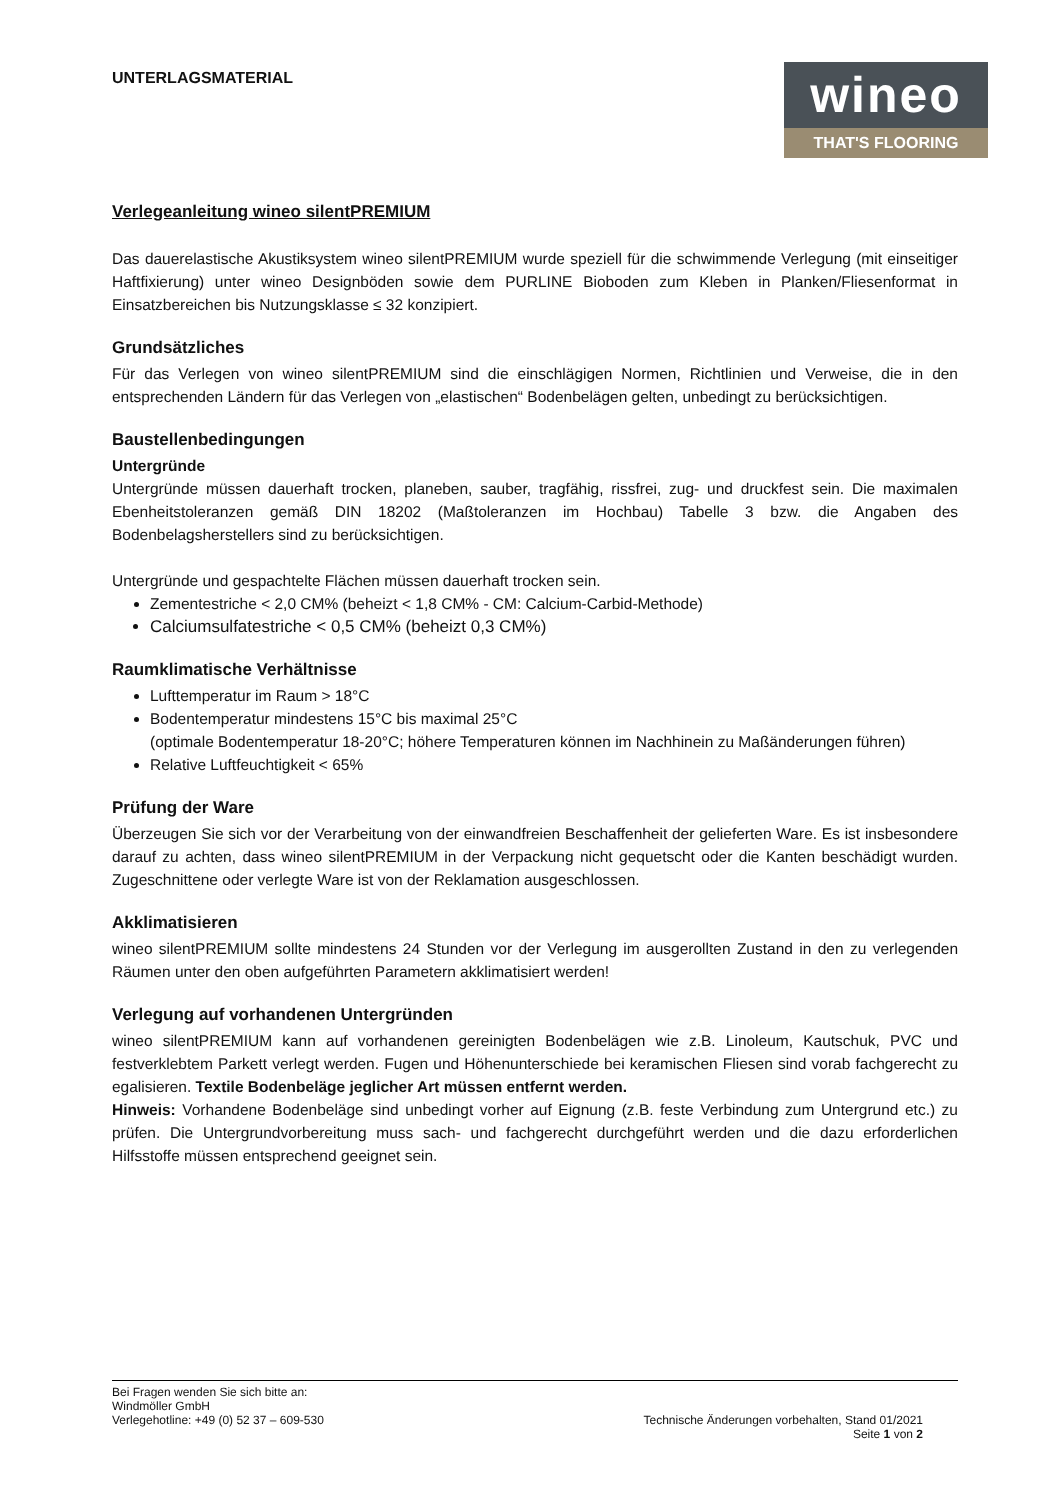UNTERLAGSMATERIAL
wineo
THAT'S FLOORING
Verlegeanleitung wineo silentPREMIUM
Das dauerelastische Akustiksystem wineo silentPREMIUM wurde speziell für die schwimmende Verlegung (mit einseitiger Haftfixierung) unter wineo Designböden sowie dem PURLINE Bioboden zum Kleben in Planken/Fliesenformat in Einsatzbereichen bis Nutzungsklasse ≤ 32 konzipiert.
Grundsätzliches
Für das Verlegen von wineo silentPREMIUM sind die einschlägigen Normen, Richtlinien und Verweise, die in den entsprechenden Ländern für das Verlegen von „elastischen“ Bodenbelägen gelten, unbedingt zu berücksichtigen.
Baustellenbedingungen
Untergründe
Untergründe müssen dauerhaft trocken, planeben, sauber, tragfähig, rissfrei, zug- und druckfest sein. Die maximalen Ebenheitstoleranzen gemäß DIN 18202 (Maßtoleranzen im Hochbau) Tabelle 3 bzw. die Angaben des Bodenbelagsherstellers sind zu berücksichtigen.
Untergründe und gespachtelte Flächen müssen dauerhaft trocken sein.
Zementestriche < 2,0 CM% (beheizt < 1,8 CM% - CM: Calcium-Carbid-Methode)
Calciumsulfatestriche < 0,5 CM% (beheizt 0,3 CM%)
Raumklimatische Verhältnisse
Lufttemperatur im Raum > 18°C
Bodentemperatur mindestens 15°C bis maximal 25°C
(optimale Bodentemperatur 18-20°C; höhere Temperaturen können im Nachhinein zu Maßänderungen führen)
Relative Luftfeuchtigkeit < 65%
Prüfung der Ware
Überzeugen Sie sich vor der Verarbeitung von der einwandfreien Beschaffenheit der gelieferten Ware. Es ist insbesondere darauf zu achten, dass wineo silentPREMIUM in der Verpackung nicht gequetscht oder die Kanten beschädigt wurden. Zugeschnittene oder verlegte Ware ist von der Reklamation ausgeschlossen.
Akklimatisieren
wineo silentPREMIUM sollte mindestens 24 Stunden vor der Verlegung im ausgerollten Zustand in den zu verlegenden Räumen unter den oben aufgeführten Parametern akklimatisiert werden!
Verlegung auf vorhandenen Untergründen
wineo silentPREMIUM kann auf vorhandenen gereinigten Bodenbelägen wie z.B. Linoleum, Kautschuk, PVC und festverklebtem Parkett verlegt werden. Fugen und Höhenunterschiede bei keramischen Fliesen sind vorab fachgerecht zu egalisieren. Textile Bodenbeläge jeglicher Art müssen entfernt werden.
Hinweis: Vorhandene Bodenbeläge sind unbedingt vorher auf Eignung (z.B. feste Verbindung zum Untergrund etc.) zu prüfen. Die Untergrundvorbereitung muss sach- und fachgerecht durchgeführt werden und die dazu erforderlichen Hilfsstoffe müssen entsprechend geeignet sein.
Bei Fragen wenden Sie sich bitte an:
Windmöller GmbH
Verlegehotline: +49 (0) 52 37 – 609-530 Technische Änderungen vorbehalten, Stand 01/2021
Seite 1 von 2